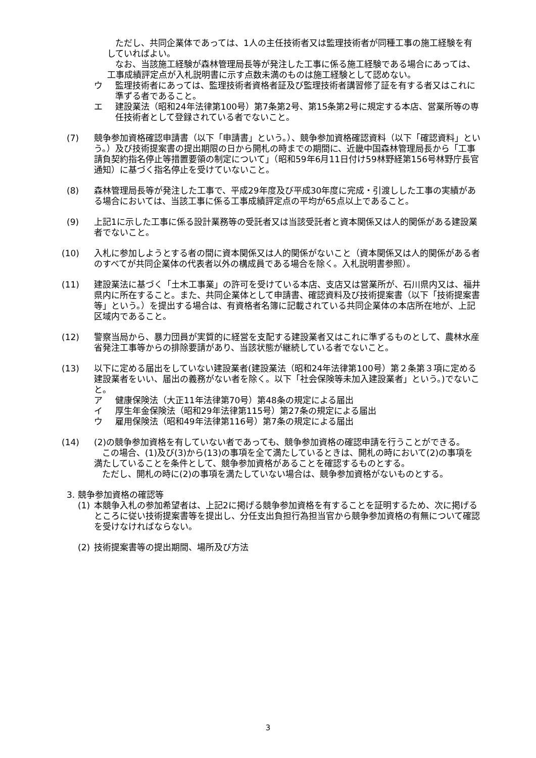ただし、共同企業体であっては、1人の主任技術者又は監理技術者が同種工事の施工経験を有していればよい。
なお、当該施工経験が森林管理局長等が発注した工事に係る施工経験である場合にあっては、工事成績評定点が入札説明書に示す点数未満のものは施工経験として認めない。
ウ 監理技術者にあっては、監理技術者資格者証及び監理技術者講習修了証を有する者又はこれに準ずる者であること。
エ 建設業法（昭和24年法律第100号）第7条第2号、第15条第2号に規定する本店、営業所等の専任技術者として登録されている者でないこと。
(7) 競争参加資格確認申請書（以下「申請書」という。）、競争参加資格確認資料（以下「確認資料」という。）及び技術提案書の提出期限の日から開札の時までの期間に、近畿中国森林管理局長から「工事請負契約指名停止等措置要領の制定について」（昭和59年6月11日付け59林野経第156号林野庁長官通知）に基づく指名停止を受けていないこと。
(8) 森林管理局長等が発注した工事で、平成29年度及び平成30年度に完成・引渡しした工事の実績がある場合においては、当該工事に係る工事成績評定点の平均が65点以上であること。
(9) 上記1に示した工事に係る設計業務等の受託者又は当該受託者と資本関係又は人的関係がある建設業者でないこと。
(10) 入札に参加しようとする者の間に資本関係又は人的関係がないこと（資本関係又は人的関係がある者のすべてが共同企業体の代表者以外の構成員である場合を除く。入札説明書参照）。
(11) 建設業法に基づく「土木工事業」の許可を受けている本店、支店又は営業所が、石川県内又は、福井県内に所在すること。また、共同企業体として申請書、確認資料及び技術提案書（以下「技術提案書等」という。）を提出する場合は、有資格者名簿に記載されている共同企業体の本店所在地が、上記区域内であること。
(12) 警察当局から、暴力団員が実質的に経営を支配する建設業者又はこれに準ずるものとして、農林水産省発注工事等からの排除要請があり、当該状態が継続している者でないこと。
(13) 以下に定める届出をしていない建設業者(建設業法（昭和24年法律第100号）第２条第３項に定める建設業者をいい、届出の義務がない者を除く。以下「社会保険等未加入建設業者」という。)でないこと。
ア 健康保険法（大正11年法律第70号）第48条の規定による届出
イ 厚生年金保険法（昭和29年法律第115号）第27条の規定による届出
ウ 雇用保険法（昭和49年法律第116号）第7条の規定による届出
(14) (2)の競争参加資格を有していない者であっても、競争参加資格の確認申請を行うことができる。
この場合、(1)及び(3)から(13)の事項を全て満たしているときは、開札の時において(2)の事項を満たしていることを条件として、競争参加資格があることを確認するものとする。
ただし、開札の時に(2)の事項を満たしていない場合は、競争参加資格がないものとする。
3. 競争参加資格の確認等
(1) 本競争入札の参加希望者は、上記2に掲げる競争参加資格を有することを証明するため、次に掲げるところに従い技術提案書等を提出し、分任支出負担行為担当官から競争参加資格の有無について確認を受けなければならない。
(2) 技術提案書等の提出期間、場所及び方法
3